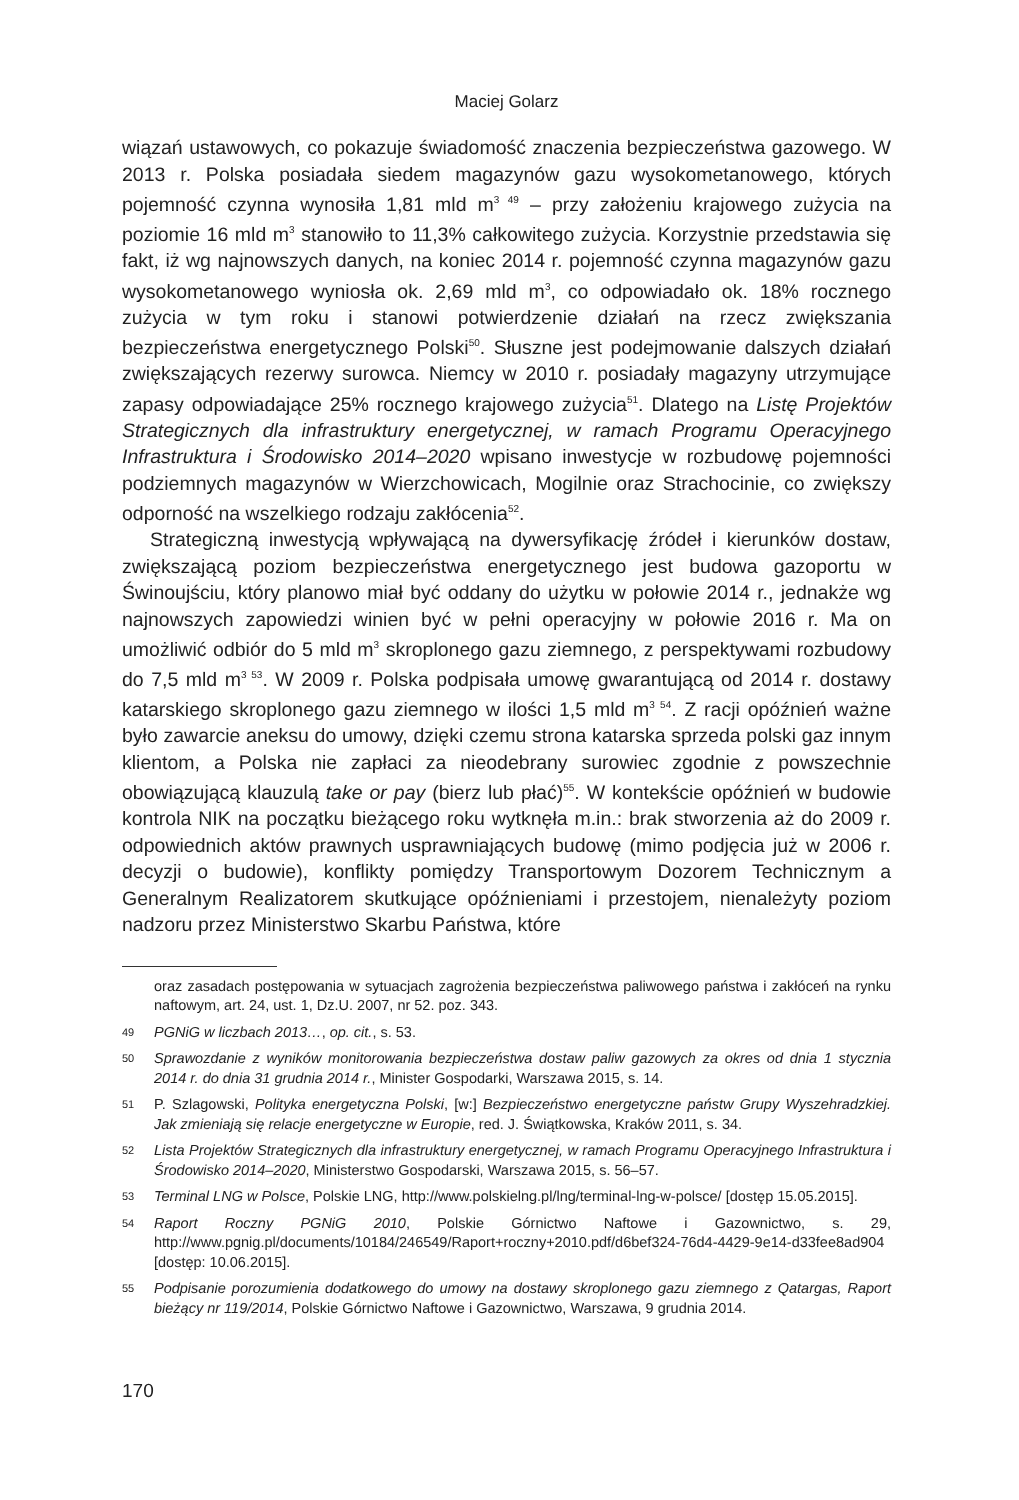Maciej Golarz
wiązań ustawowych, co pokazuje świadomość znaczenia bezpieczeństwa gazowego. W 2013 r. Polska posiadała siedem magazynów gazu wysokometanowego, których pojemność czynna wynosiła 1,81 mld m<sup>3 49</sup> – przy założeniu krajowego zużycia na poziomie 16 mld m<sup>3</sup> stanowiło to 11,3% całkowitego zużycia. Korzystnie przedstawia się fakt, iż wg najnowszych danych, na koniec 2014 r. pojemność czynna magazynów gazu wysokometanowego wyniosła ok. 2,69 mld m<sup>3</sup>, co odpowiadało ok. 18% rocznego zużycia w tym roku i stanowi potwierdzenie działań na rzecz zwiększania bezpieczeństwa energetycznego Polski<sup>50</sup>. Słuszne jest podejmowanie dalszych działań zwiększających rezerwy surowca. Niemcy w 2010 r. posiadały magazyny utrzymujące zapasy odpowiadające 25% rocznego krajowego zużycia<sup>51</sup>. Dlatego na Listę Projektów Strategicznych dla infrastruktury energetycznej, w ramach Programu Operacyjnego Infrastruktura i Środowisko 2014–2020 wpisano inwestycje w rozbudowę pojemności podziemnych magazynów w Wierzchowicach, Mogilnie oraz Strachocinie, co zwiększy odporność na wszelkiego rodzaju zakłócenia<sup>52</sup>.
Strategiczną inwestycją wpływającą na dywersyfikację źródeł i kierunków dostaw, zwiększającą poziom bezpieczeństwa energetycznego jest budowa gazoportu w Świnoujściu, który planowo miał być oddany do użytku w połowie 2014 r., jednakże wg najnowszych zapowiedzi winien być w pełni operacyjny w połowie 2016 r. Ma on umożliwić odbiór do 5 mld m<sup>3</sup> skroplonego gazu ziemnego, z perspektywami rozbudowy do 7,5 mld m<sup>3 53</sup>. W 2009 r. Polska podpisała umowę gwarantującą od 2014 r. dostawy katarskiego skroplonego gazu ziemnego w ilości 1,5 mld m<sup>3 54</sup>. Z racji opóźnień ważne było zawarcie aneksu do umowy, dzięki czemu strona katarska sprzeda polski gaz innym klientom, a Polska nie zapłaci za nieodebrany surowiec zgodnie z powszechnie obowiązującą klauzulą take or pay (bierz lub płać)<sup>55</sup>. W kontekście opóźnień w budowie kontrola NIK na początku bieżącego roku wytknęła m.in.: brak stworzenia aż do 2009 r. odpowiednich aktów prawnych usprawniających budowę (mimo podjęcia już w 2006 r. decyzji o budowie), konflikty pomiędzy Transportowym Dozorem Technicznym a Generalnym Realizatorem skutkujące opóźnieniami i przestojem, nienależyty poziom nadzoru przez Ministerstwo Skarbu Państwa, które
oraz zasadach postępowania w sytuacjach zagrożenia bezpieczeństwa paliwowego państwa i zakłóceń na rynku naftowym, art. 24, ust. 1, Dz.U. 2007, nr 52. poz. 343.
49 PGNiG w liczbach 2013…, op. cit., s. 53.
50 Sprawozdanie z wyników monitorowania bezpieczeństwa dostaw paliw gazowych za okres od dnia 1 stycznia 2014 r. do dnia 31 grudnia 2014 r., Minister Gospodarki, Warszawa 2015, s. 14.
51 P. Szlagowski, Polityka energetyczna Polski, [w:] Bezpieczeństwo energetyczne państw Grupy Wyszehradzkiej. Jak zmieniają się relacje energetyczne w Europie, red. J. Świątkowska, Kraków 2011, s. 34.
52 Lista Projektów Strategicznych dla infrastruktury energetycznej, w ramach Programu Operacyjnego Infrastruktura i Środowisko 2014–2020, Ministerstwo Gospodarski, Warszawa 2015, s. 56–57.
53 Terminal LNG w Polsce, Polskie LNG, http://www.polskielng.pl/lng/terminal-lng-w-polsce/ [dostęp 15.05.2015].
54 Raport Roczny PGNiG 2010, Polskie Górnictwo Naftowe i Gazownictwo, s. 29, http://www.pgnig.pl/documents/10184/246549/Raport+roczny+2010.pdf/d6bef324-76d4-4429-9e14-d33fee8ad904 [dostęp: 10.06.2015].
55 Podpisanie porozumienia dodatkowego do umowy na dostawy skroplonego gazu ziemnego z Qatargas, Raport bieżący nr 119/2014, Polskie Górnictwo Naftowe i Gazownictwo, Warszawa, 9 grudnia 2014.
170